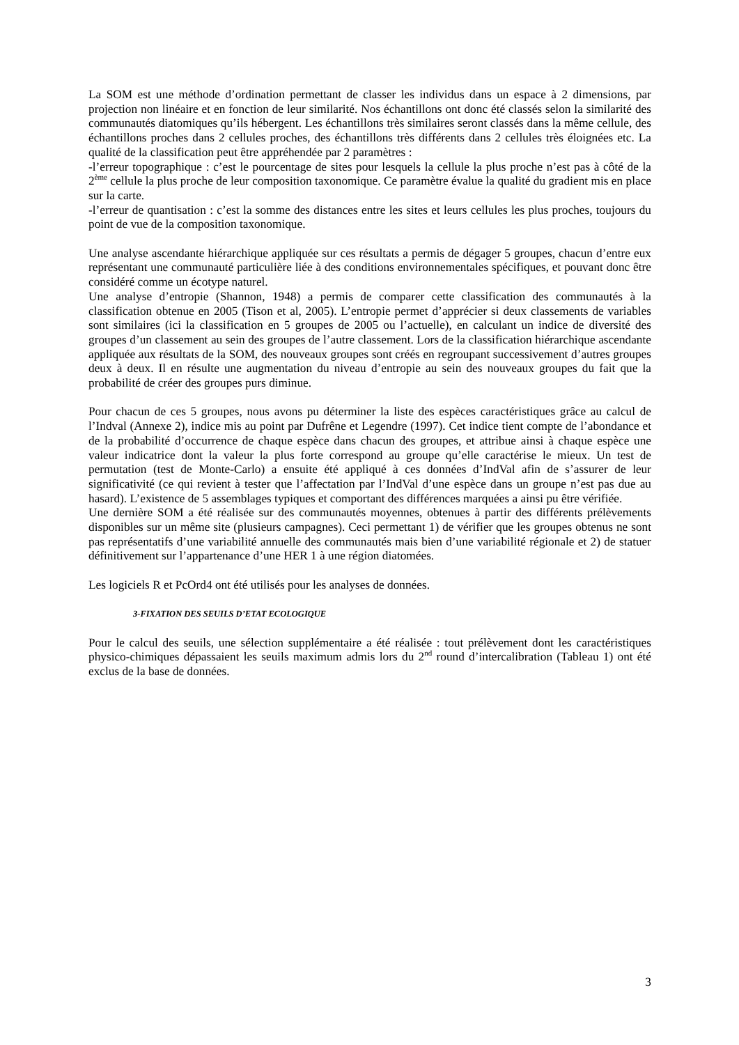La SOM est une méthode d’ordination permettant de classer les individus dans un espace à 2 dimensions, par projection non linéaire et en fonction de leur similarité. Nos échantillons ont donc été classés selon la similarité des communautés diatomiques qu’ils hébergent. Les échantillons très similaires seront classés dans la même cellule, des échantillons proches dans 2 cellules proches, des échantillons très différents dans 2 cellules très éloignées etc. La qualité de la classification peut être appréhendée par 2 paramètres :
-l’erreur topographique : c’est le pourcentage de sites pour lesquels la cellule la plus proche n’est pas à côté de la 2<sup>ème</sup> cellule la plus proche de leur composition taxonomique. Ce paramètre évalue la qualité du gradient mis en place sur la carte.
-l’erreur de quantisation : c’est la somme des distances entre les sites et leurs cellules les plus proches, toujours du point de vue de la composition taxonomique.
Une analyse ascendante hiérarchique appliquée sur ces résultats a permis de dégager 5 groupes, chacun d’entre eux représentant une communauté particulière liée à des conditions environnementales spécifiques, et pouvant donc être considéré comme un écotype naturel.
Une analyse d’entropie (Shannon, 1948) a permis de comparer cette classification des communautés à la classification obtenue en 2005 (Tison et al, 2005). L’entropie permet d’apprécier si deux classements de variables sont similaires (ici la classification en 5 groupes de 2005 ou l’actuelle), en calculant un indice de diversité des groupes d’un classement au sein des groupes de l’autre classement. Lors de la classification hiérarchique ascendante appliquée aux résultats de la SOM, des nouveaux groupes sont créés en regroupant successivement d’autres groupes deux à deux. Il en résulte une augmentation du niveau d’entropie au sein des nouveaux groupes du fait que la probabilité de créer des groupes purs diminue.
Pour chacun de ces 5 groupes, nous avons pu déterminer la liste des espèces caractéristiques grâce au calcul de l’Indval (Annexe 2), indice mis au point par Dufrêne et Legendre (1997). Cet indice tient compte de l’abondance et de la probabilité d’occurrence de chaque espèce dans chacun des groupes, et attribue ainsi à chaque espèce une valeur indicatrice dont la valeur la plus forte correspond au groupe qu’elle caractérise le mieux. Un test de permutation (test de Monte-Carlo) a ensuite été appliqué à ces données d’IndVal afin de s’assurer de leur significativité (ce qui revient à tester que l’affectation par l’IndVal d’une espèce dans un groupe n’est pas due au hasard). L’existence de 5 assemblages typiques et comportant des différences marquées a ainsi pu être vérifiée.
Une dernière SOM a été réalisée sur des communautés moyennes, obtenues à partir des différents prélèvements disponibles sur un même site (plusieurs campagnes). Ceci permettant 1) de vérifier que les groupes obtenus ne sont pas représentatifs d’une variabilité annuelle des communautés mais bien d’une variabilité régionale et 2) de statuer définitivement sur l’appartenance d’une HER 1 à une région diatomées.
Les logiciels R et PcOrd4 ont été utilisés pour les analyses de données.
3-FIXATION DES SEUILS D’ETAT ECOLOGIQUE
Pour le calcul des seuils, une sélection supplémentaire a été réalisée : tout prélèvement dont les caractéristiques physico-chimiques dépassaient les seuils maximum admis lors du 2<sup>nd</sup> round d’intercalibration (Tableau 1) ont été exclus de la base de données.
3